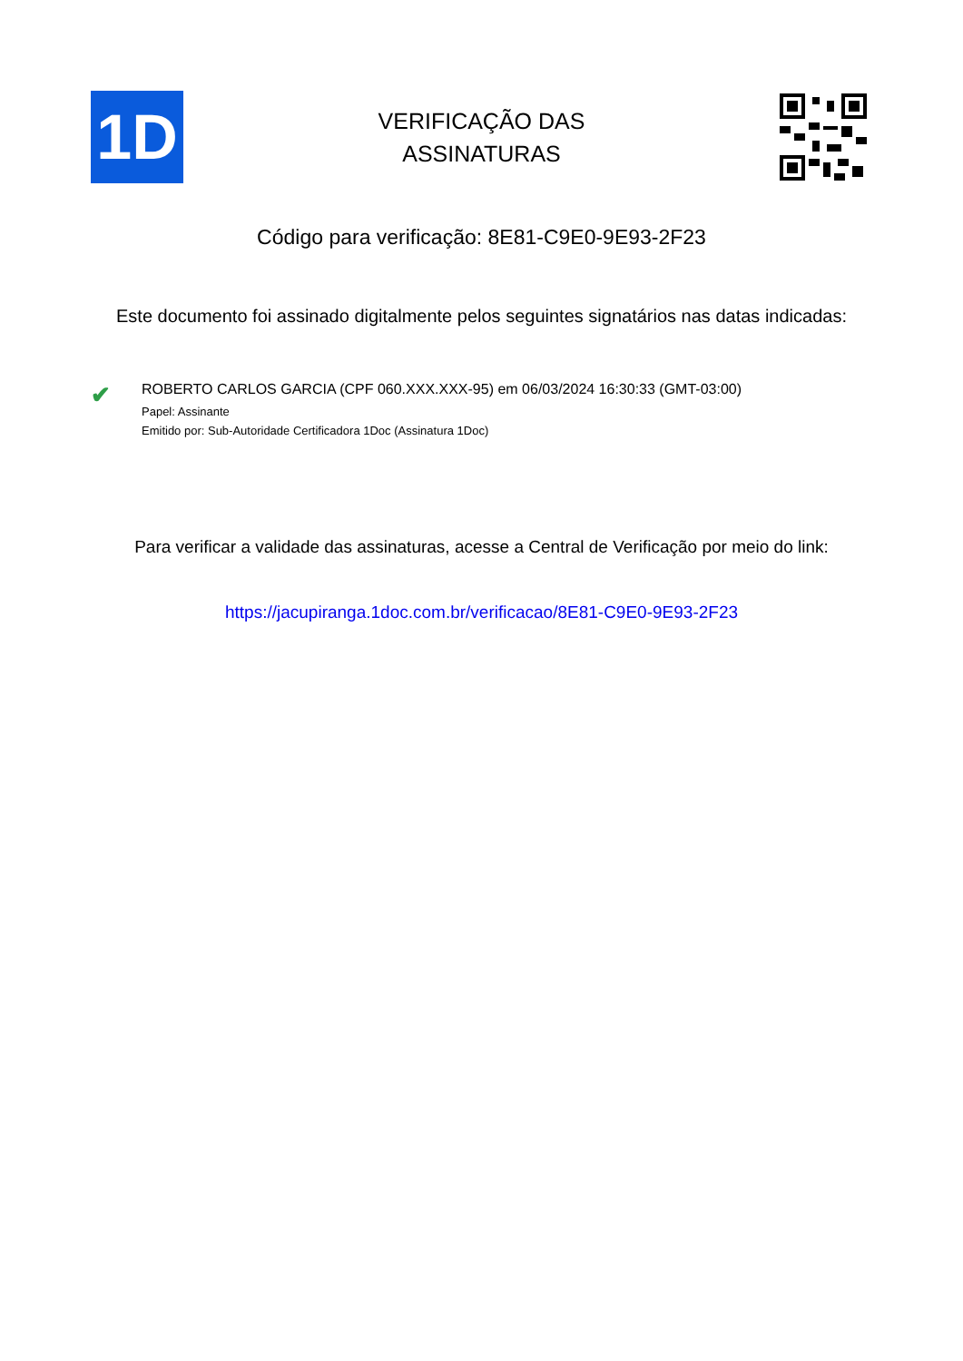1D
VERIFICAÇÃO DAS
ASSINATURAS
Código para verificação: 8E81-C9E0-9E93-2F23
Este documento foi assinado digitalmente pelos seguintes signatários nas datas indicadas:
✔
ROBERTO CARLOS GARCIA (CPF 060.XXX.XXX-95) em 06/03/2024 16:30:33 (GMT-03:00)
Papel: Assinante
Emitido por: Sub-Autoridade Certificadora 1Doc (Assinatura 1Doc)
Para verificar a validade das assinaturas, acesse a Central de Verificação por meio do link:
https://jacupiranga.1doc.com.br/verificacao/8E81-C9E0-9E93-2F23